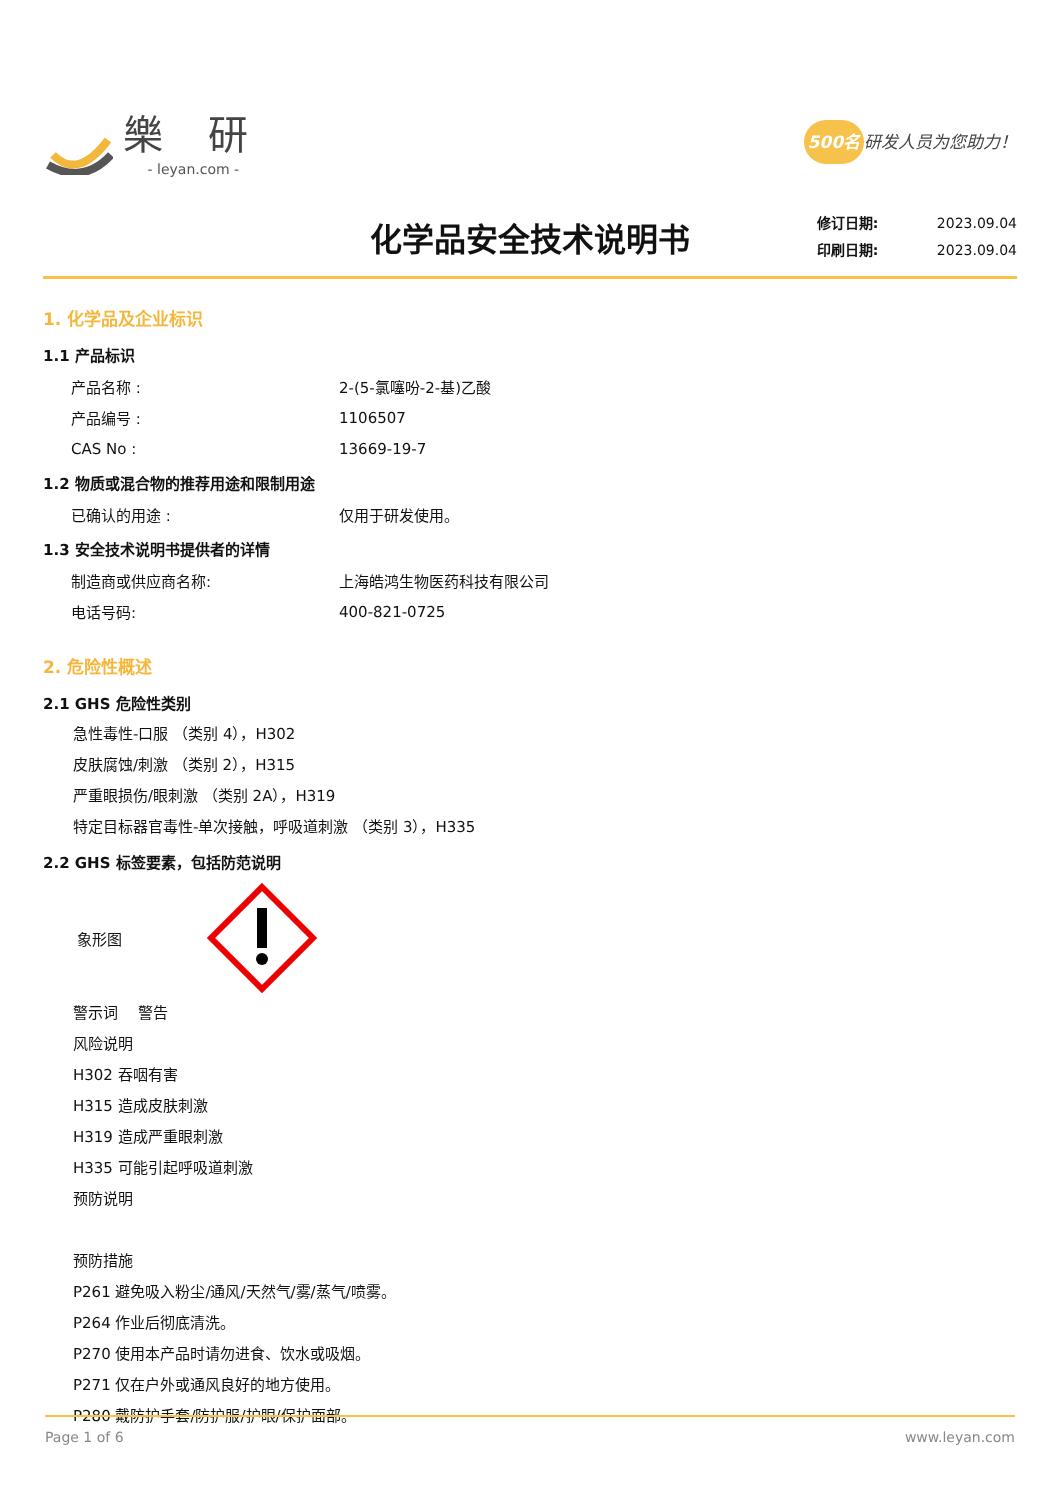樂 研
- leyan.com -
500名 研发人员为您助力！
化学品安全技术说明书
修订日期: 2023.09.04
印刷日期: 2023.09.04
1. 化学品及企业标识
1.1 产品标识
产品名称 : 2-(5-氯噻吩-2-基)乙酸
产品编号 : 1106507
CAS No : 13669-19-7
1.2 物质或混合物的推荐用途和限制用途
已确认的用途 : 仅用于研发使用。
1.3 安全技术说明书提供者的详情
制造商或供应商名称: 上海皓鸿生物医药科技有限公司
电话号码: 400-821-0725
2. 危险性概述
2.1 GHS 危险性类别
急性毒性-口服 （类别 4），H302
皮肤腐蚀/刺激 （类别 2），H315
严重眼损伤/眼刺激 （类别 2A），H319
特定目标器官毒性-单次接触，呼吸道刺激 （类别 3），H335
2.2 GHS 标签要素，包括防范说明
象形图
警示词　 警告
风险说明
H302 吞咽有害
H315 造成皮肤刺激
H319 造成严重眼刺激
H335 可能引起呼吸道刺激
预防说明
预防措施
P261 避免吸入粉尘/通风/天然气/雾/蒸气/喷雾。
P264 作业后彻底清洗。
P270 使用本产品时请勿进食、饮水或吸烟。
P271 仅在户外或通风良好的地方使用。
P280 戴防护手套/防护服/护眼/保护面部。
Page 1 of 6 www.leyan.com